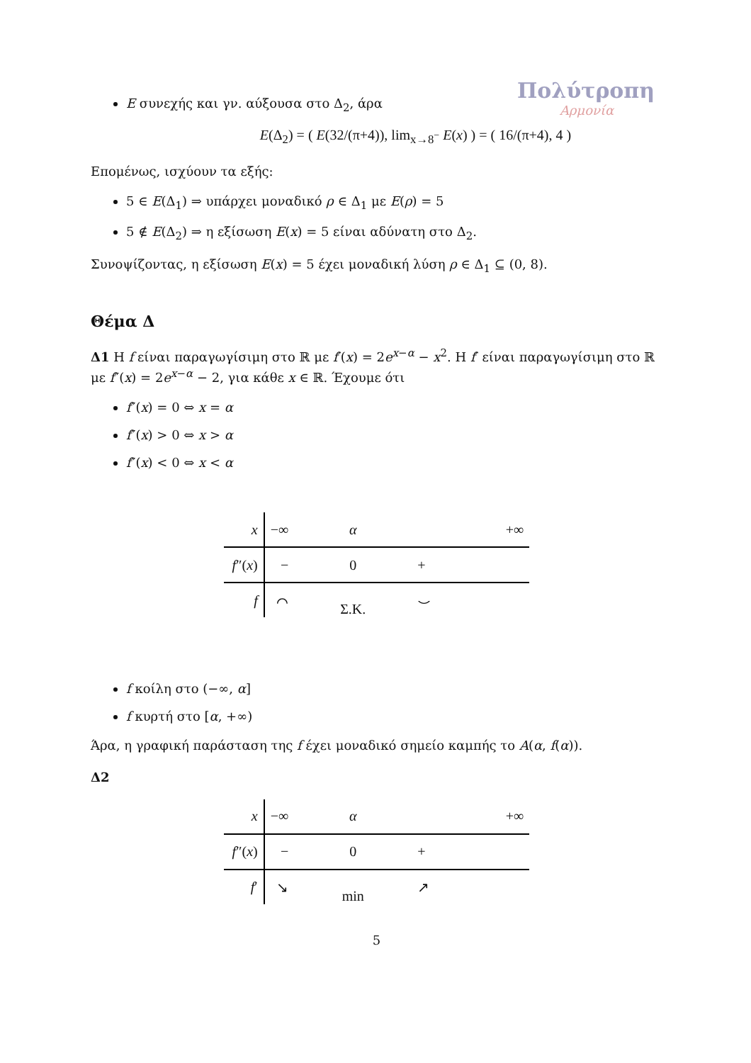Πολύτροπη
Αρμονία
E συνεχής και γν. αύξουσα στο Δ<sub>2</sub>, άρα
E(Δ<sub>2</sub>) = ( E(32/(π+4)), lim<sub>x→8<sup>−</sup></sub> E(x) ) = ( 16/(π+4), 4 )
Επομένως, ισχύουν τα εξής:
5 ∈ E(Δ<sub>1</sub>) ⇒ υπάρχει μοναδικό ρ ∈ Δ<sub>1</sub> με E(ρ) = 5
5 ∉ E(Δ<sub>2</sub>) ⇒ η εξίσωση E(x) = 5 είναι αδύνατη στο Δ<sub>2</sub>.
Συνοψίζοντας, η εξίσωση E(x) = 5 έχει μοναδική λύση ρ ∈ Δ<sub>1</sub> ⊆ (0, 8).
Θέμα Δ
Δ1 Η f είναι παραγωγίσιμη στο ℝ με f′(x) = 2e<sup>x−α</sup> − x<sup>2</sup>. Η f′ είναι παραγωγίσιμη στο ℝ με f″(x) = 2e<sup>x−α</sup> − 2, για κάθε x ∈ ℝ. Έχουμε ότι
f″(x) = 0 ⇔ x = α
f″(x) > 0 ⇔ x > α
f″(x) < 0 ⇔ x < α
| x | −∞ | α | +∞ |
| f ″( x ) | − | 0 | + |
| f | ⌒ | Σ.Κ. | ⌣ |
f κοίλη στο (−∞, α]
f κυρτή στο [α, +∞)
Άρα, η γραφική παράσταση της f έχει μοναδικό σημείο καμπής το A(α, f(α)).
Δ2
| x | −∞ | α | +∞ |
| f ″( x ) | − | 0 | + |
| f ′ | ↘ | min | ↗ |
5